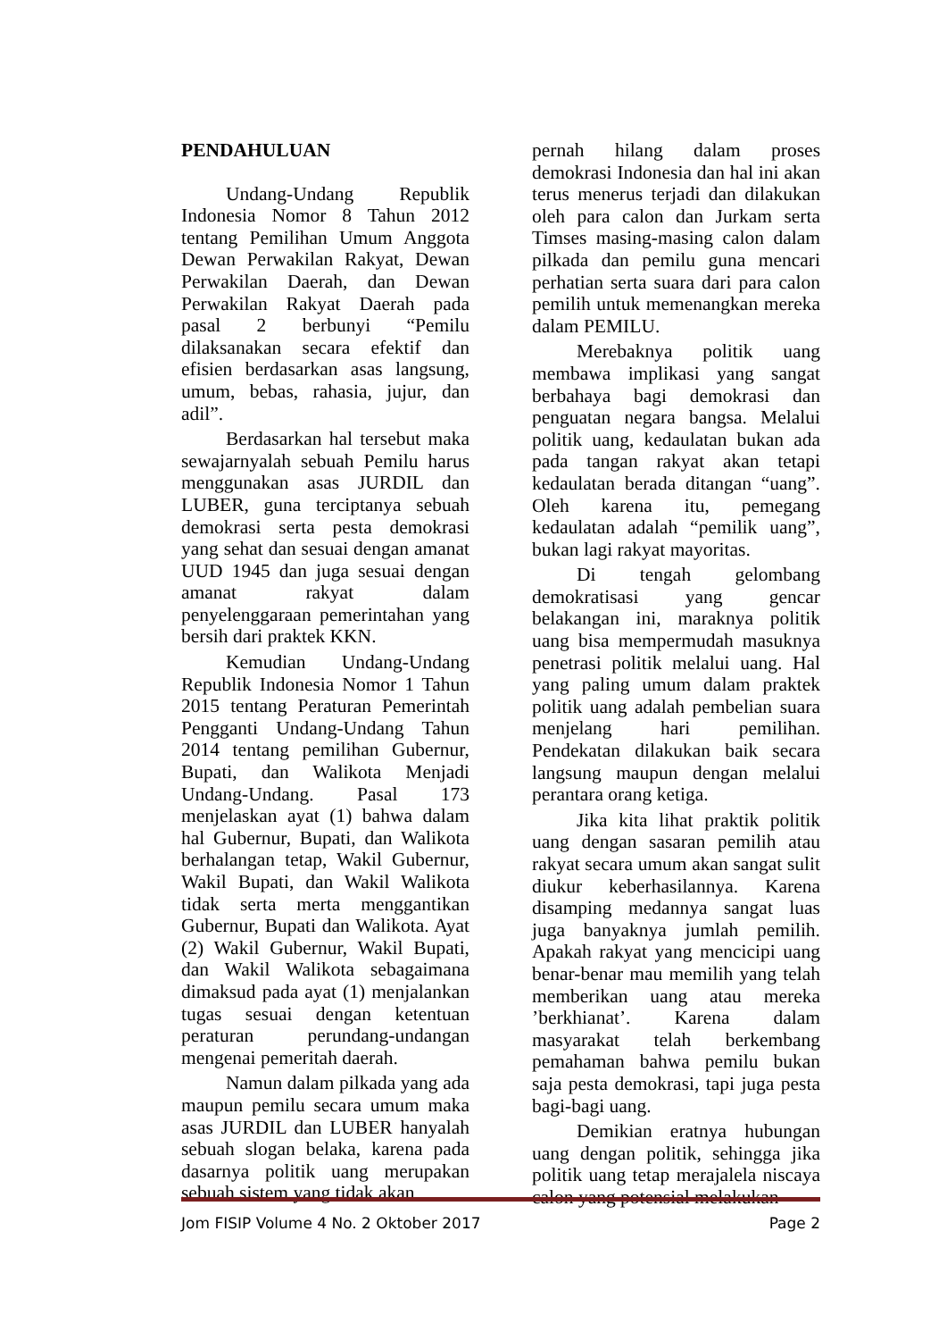PENDAHULUAN
Undang-Undang Republik Indonesia Nomor 8 Tahun 2012 tentang Pemilihan Umum Anggota Dewan Perwakilan Rakyat, Dewan Perwakilan Daerah, dan Dewan Perwakilan Rakyat Daerah pada pasal 2 berbunyi “Pemilu dilaksanakan secara efektif dan efisien berdasarkan asas langsung, umum, bebas, rahasia, jujur, dan adil”.
Berdasarkan hal tersebut maka sewajarnyalah sebuah Pemilu harus menggunakan asas JURDIL dan LUBER, guna terciptanya sebuah demokrasi serta pesta demokrasi yang sehat dan sesuai dengan amanat UUD 1945 dan juga sesuai dengan amanat rakyat dalam penyelenggaraan pemerintahan yang bersih dari praktek KKN.
Kemudian Undang-Undang Republik Indonesia Nomor 1 Tahun 2015 tentang Peraturan Pemerintah Pengganti Undang-Undang Tahun 2014 tentang pemilihan Gubernur, Bupati, dan Walikota Menjadi Undang-Undang. Pasal 173 menjelaskan ayat (1) bahwa dalam hal Gubernur, Bupati, dan Walikota berhalangan tetap, Wakil Gubernur, Wakil Bupati, dan Wakil Walikota tidak serta merta menggantikan Gubernur, Bupati dan Walikota. Ayat (2) Wakil Gubernur, Wakil Bupati, dan Wakil Walikota sebagaimana dimaksud pada ayat (1) menjalankan tugas sesuai dengan ketentuan peraturan perundang-undangan mengenai pemeritah daerah.
Namun dalam pilkada yang ada maupun pemilu secara umum maka asas JURDIL dan LUBER hanyalah sebuah slogan belaka, karena pada dasarnya politik uang merupakan sebuah sistem yang tidak akan
pernah hilang dalam proses demokrasi Indonesia dan hal ini akan terus menerus terjadi dan dilakukan oleh para calon dan Jurkam serta Timses masing-masing calon dalam pilkada dan pemilu guna mencari perhatian serta suara dari para calon pemilih untuk memenangkan mereka dalam PEMILU.
Merebaknya politik uang membawa implikasi yang sangat berbahaya bagi demokrasi dan penguatan negara bangsa. Melalui politik uang, kedaulatan bukan ada pada tangan rakyat akan tetapi kedaulatan berada ditangan “uang”. Oleh karena itu, pemegang kedaulatan adalah “pemilik uang”, bukan lagi rakyat mayoritas.
Di tengah gelombang demokratisasi yang gencar belakangan ini, maraknya politik uang bisa mempermudah masuknya penetrasi politik melalui uang. Hal yang paling umum dalam praktek politik uang adalah pembelian suara menjelang hari pemilihan. Pendekatan dilakukan baik secara langsung maupun dengan melalui perantara orang ketiga.
Jika kita lihat praktik politik uang dengan sasaran pemilih atau rakyat secara umum akan sangat sulit diukur keberhasilannya. Karena disamping medannya sangat luas juga banyaknya jumlah pemilih. Apakah rakyat yang mencicipi uang benar-benar mau memilih yang telah memberikan uang atau mereka ’berkhianat’. Karena dalam masyarakat telah berkembang pemahaman bahwa pemilu bukan saja pesta demokrasi, tapi juga pesta bagi-bagi uang.
Demikian eratnya hubungan uang dengan politik, sehingga jika politik uang tetap merajalela niscaya calon yang potensial melakukan
Jom FISIP Volume 4 No. 2 Oktober 2017 Page 2